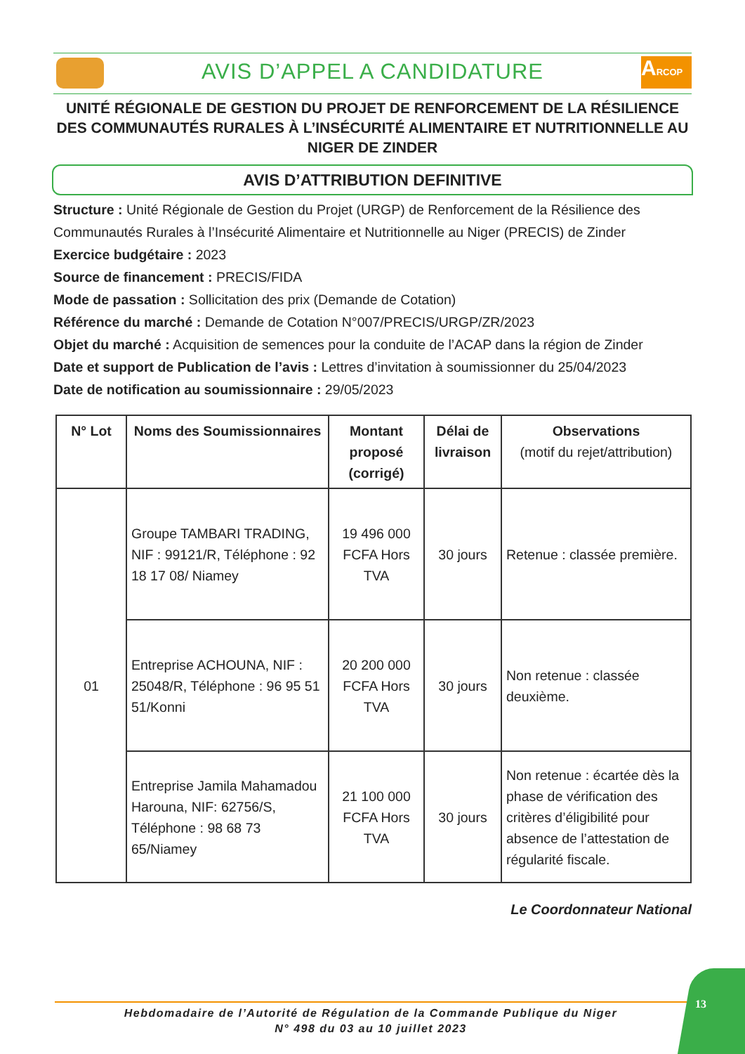AVIS D’APPEL A CANDIDATURE
ARCOP
UNITÉ RÉGIONALE DE GESTION DU PROJET DE RENFORCEMENT DE LA RÉSILIENCE DES COMMUNAUTÉS RURALES À L’INSÉCURITÉ ALIMENTAIRE ET NUTRITIONNELLE AU NIGER DE ZINDER
AVIS D’ATTRIBUTION DEFINITIVE
Structure : Unité Régionale de Gestion du Projet (URGP) de Renforcement de la Résilience des Communautés Rurales à l’Insécurité Alimentaire et Nutritionnelle au Niger (PRECIS) de Zinder
Exercice budgétaire : 2023
Source de financement : PRECIS/FIDA
Mode de passation : Sollicitation des prix (Demande de Cotation)
Référence du marché : Demande de Cotation N°007/PRECIS/URGP/ZR/2023
Objet du marché : Acquisition de semences pour la conduite de l’ACAP dans la région de Zinder
Date et support de Publication de l’avis : Lettres d’invitation à soumissionner du 25/04/2023
Date de notification au soumissionnaire : 29/05/2023
| N° Lot | Noms des Soumissionnaires | Montant proposé (corrigé) | Délai de livraison | Observations (motif du rejet/attribution) |
| --- | --- | --- | --- | --- |
| 01 | Groupe TAMBARI TRADING, NIF : 99121/R, Téléphone : 92 18 17 08/ Niamey | 19 496 000 FCFA Hors TVA | 30 jours | Retenue : classée première. |
| | Entreprise ACHOUNA, NIF : 25048/R, Téléphone : 96 95 51 51/Konni | 20 200 000 FCFA Hors TVA | 30 jours | Non retenue : classée deuxième. |
| | Entreprise Jamila Mahamadou Harouna, NIF: 62756/S, Téléphone : 98 68 73 65/Niamey | 21 100 000 FCFA Hors TVA | 30 jours | Non retenue : écartée dès la phase de vérification des critères d’éligibilité pour absence de l’attestation de régularité fiscale. |
Le Coordonnateur National
13
Hebdomadaire de l’Autorité de Régulation de la Commande Publique du Niger
N° 498 du 03 au 10 juillet 2023